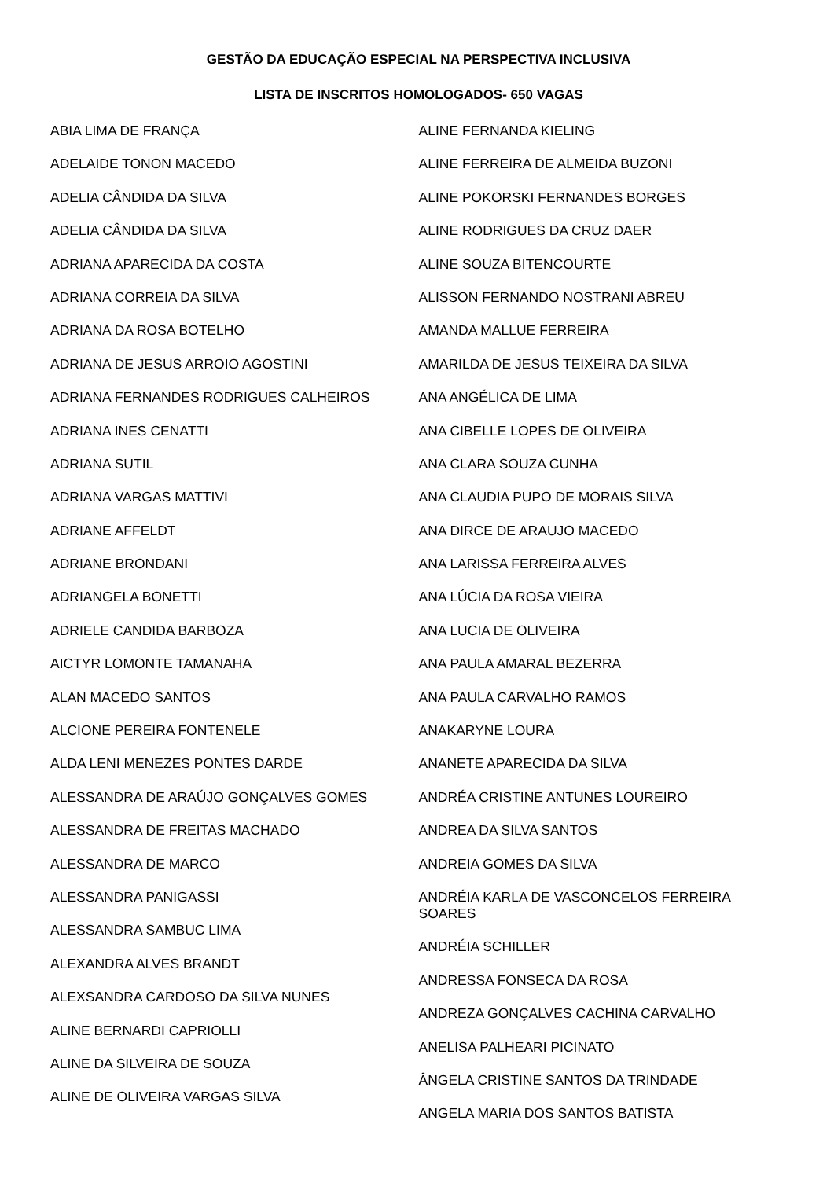GESTÃO DA EDUCAÇÃO ESPECIAL NA PERSPECTIVA INCLUSIVA
LISTA DE INSCRITOS HOMOLOGADOS- 650 VAGAS
ABIA LIMA DE FRANÇA
ADELAIDE TONON MACEDO
ADELIA CÂNDIDA DA SILVA
ADELIA CÂNDIDA DA SILVA
ADRIANA APARECIDA DA COSTA
ADRIANA CORREIA DA SILVA
ADRIANA DA ROSA BOTELHO
ADRIANA DE JESUS ARROIO AGOSTINI
ADRIANA FERNANDES RODRIGUES CALHEIROS
ADRIANA INES CENATTI
ADRIANA SUTIL
ADRIANA VARGAS MATTIVI
ADRIANE AFFELDT
ADRIANE BRONDANI
ADRIANGELA BONETTI
ADRIELE CANDIDA BARBOZA
AICTYR LOMONTE TAMANAHA
ALAN MACEDO SANTOS
ALCIONE PEREIRA FONTENELE
ALDA LENI MENEZES PONTES DARDE
ALESSANDRA DE ARAÚJO GONÇALVES GOMES
ALESSANDRA DE FREITAS MACHADO
ALESSANDRA DE MARCO
ALESSANDRA PANIGASSI
ALESSANDRA SAMBUC LIMA
ALEXANDRA ALVES BRANDT
ALEXSANDRA CARDOSO DA SILVA NUNES
ALINE BERNARDI CAPRIOLLI
ALINE DA SILVEIRA DE SOUZA
ALINE DE OLIVEIRA VARGAS SILVA
ALINE FERNANDA KIELING
ALINE FERREIRA DE ALMEIDA BUZONI
ALINE POKORSKI FERNANDES BORGES
ALINE RODRIGUES DA CRUZ DAER
ALINE SOUZA BITENCOURTE
ALISSON FERNANDO NOSTRANI ABREU
AMANDA MALLUE FERREIRA
AMARILDA DE JESUS TEIXEIRA DA SILVA
ANA ANGÉLICA DE LIMA
ANA CIBELLE LOPES DE OLIVEIRA
ANA CLARA SOUZA CUNHA
ANA CLAUDIA PUPO DE MORAIS SILVA
ANA DIRCE DE ARAUJO MACEDO
ANA LARISSA FERREIRA ALVES
ANA LÚCIA DA ROSA VIEIRA
ANA LUCIA DE OLIVEIRA
ANA PAULA AMARAL BEZERRA
ANA PAULA CARVALHO RAMOS
ANAKARYNE LOURA
ANANETE APARECIDA DA SILVA
ANDRÉA CRISTINE ANTUNES LOUREIRO
ANDREA DA SILVA SANTOS
ANDREIA GOMES DA SILVA
ANDRÉIA KARLA DE VASCONCELOS FERREIRA SOARES
ANDRÉIA SCHILLER
ANDRESSA FONSECA DA ROSA
ANDREZA GONÇALVES CACHINA CARVALHO
ANELISA PALHEARI PICINATO
ÂNGELA CRISTINE SANTOS DA TRINDADE
ANGELA MARIA DOS SANTOS BATISTA